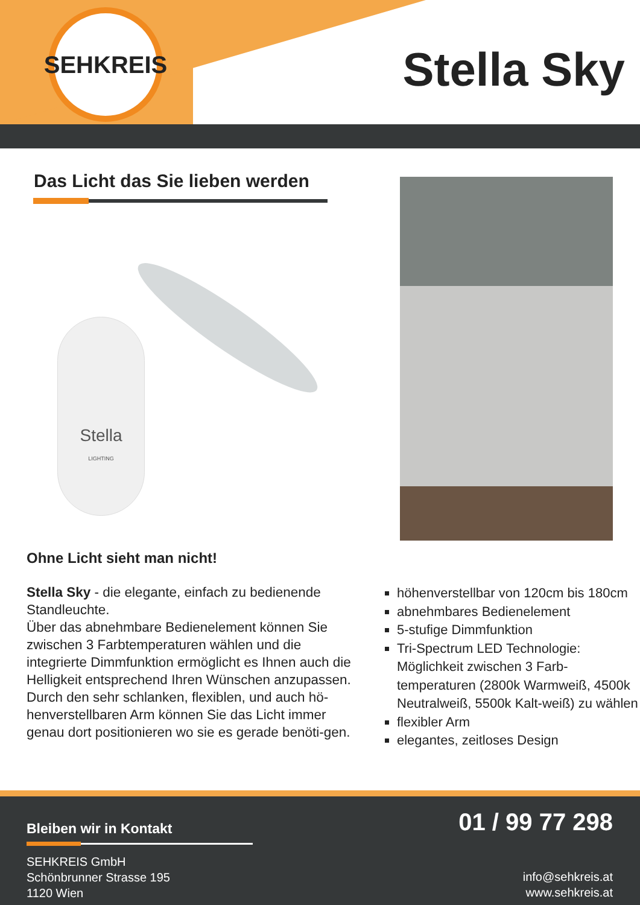SEHKREIS
Stella Sky
Das Licht das Sie lieben werden
Stella
LIGHTING
Ohne Licht sieht man nicht!
Stella Sky - die elegante, einfach zu bedienende Standleuchte.
Über das abnehmbare Bedienelement können Sie zwischen 3 Farbtemperaturen wählen und die integrierte Dimmfunktion ermöglicht es Ihnen auch die Helligkeit entsprechend Ihren Wünschen anzupassen.
Durch den sehr schlanken, flexiblen, und auch hö-henverstellbaren Arm können Sie das Licht immer genau dort positionieren wo sie es gerade benöti-gen.
höhenverstellbar von 120cm bis 180cm
abnehmbares Bedienelement
5-stufige Dimmfunktion
Tri-Spectrum LED Technologie: Möglichkeit zwischen 3 Farb-temperaturen (2800k Warmweiß, 4500k Neutralweiß, 5500k Kalt-weiß) zu wählen
flexibler Arm
elegantes, zeitloses Design
Bleiben wir in Kontakt
SEHKREIS GmbH
Schönbrunner Strasse 195
1120 Wien
01 / 99 77 298
info@sehkreis.at
www.sehkreis.at